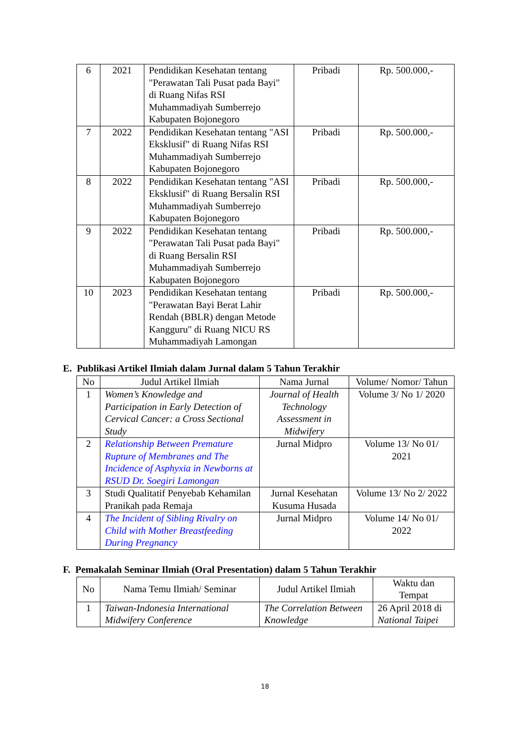| 6 | 2021 | Pendidikan Kesehatan tentang "Perawatan Tali Pusat pada Bayi" di Ruang Nifas RSI Muhammadiyah Sumberrejo Kabupaten Bojonegoro | Pribadi | Rp. 500.000,- |
| 7 | 2022 | Pendidikan Kesehatan tentang "ASI Eksklusif" di Ruang Nifas RSI Muhammadiyah Sumberrejo Kabupaten Bojonegoro | Pribadi | Rp. 500.000,- |
| 8 | 2022 | Pendidikan Kesehatan tentang "ASI Eksklusif" di Ruang Bersalin RSI Muhammadiyah Sumberrejo Kabupaten Bojonegoro | Pribadi | Rp. 500.000,- |
| 9 | 2022 | Pendidikan Kesehatan tentang "Perawatan Tali Pusat pada Bayi" di Ruang Bersalin RSI Muhammadiyah Sumberrejo Kabupaten Bojonegoro | Pribadi | Rp. 500.000,- |
| 10 | 2023 | Pendidikan Kesehatan tentang "Perawatan Bayi Berat Lahir Rendah (BBLR) dengan Metode Kangguru" di Ruang NICU RS Muhammadiyah Lamongan | Pribadi | Rp. 500.000,- |
E. Publikasi Artikel Ilmiah dalam Jurnal dalam 5 Tahun Terakhir
| No | Judul Artikel Ilmiah | Nama Jurnal | Volume/ Nomor/ Tahun |
| --- | --- | --- | --- |
| 1 | Women’s Knowledge and Participation in Early Detection of Cervical Cancer: a Cross Sectional Study | Journal of Health Technology Assessment in Midwifery | Volume 3/ No 1/ 2020 |
| 2 | Relationship Between Premature Rupture of Membranes and The Incidence of Asphyxia in Newborns at RSUD Dr. Soegiri Lamongan | Jurnal Midpro | Volume 13/ No 01/ 2021 |
| 3 | Studi Qualitatif Penyebab Kehamilan Pranikah pada Remaja | Jurnal Kesehatan Kusuma Husada | Volume 13/ No 2/ 2022 |
| 4 | The Incident of Sibling Rivalry on Child with Mother Breastfeeding During Pregnancy | Jurnal Midpro | Volume 14/ No 01/ 2022 |
F. Pemakalah Seminar Ilmiah (Oral Presentation) dalam 5 Tahun Terakhir
| No | Nama Temu Ilmiah/ Seminar | Judul Artikel Ilmiah | Waktu dan Tempat |
| --- | --- | --- | --- |
| 1 | Taiwan-Indonesia International Midwifery Conference | The Correlation Between Knowledge | 26 April 2018 di National Taipei |
18